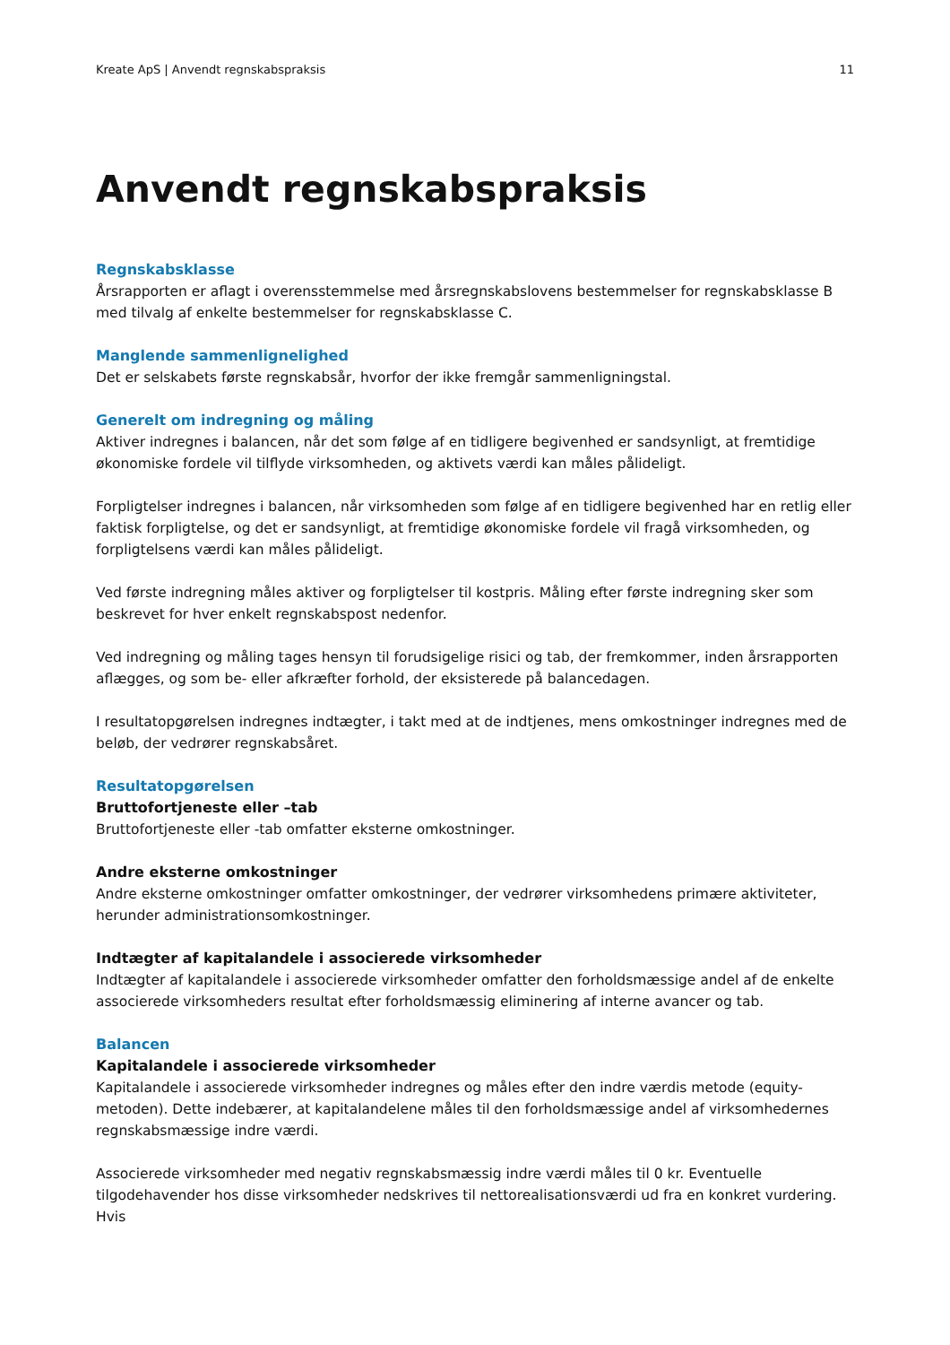Kreate ApS | Anvendt regnskabspraksis 11
Anvendt regnskabspraksis
Regnskabsklasse
Årsrapporten er aflagt i overensstemmelse med årsregnskabslovens bestemmelser for regnskabsklasse B med tilvalg af enkelte bestemmelser for regnskabsklasse C.
Manglende sammenlignelighed
Det er selskabets første regnskabsår, hvorfor der ikke fremgår sammenligningstal.
Generelt om indregning og måling
Aktiver indregnes i balancen, når det som følge af en tidligere begivenhed er sandsynligt, at fremtidige økonomiske fordele vil tilflyde virksomheden, og aktivets værdi kan måles pålideligt.
Forpligtelser indregnes i balancen, når virksomheden som følge af en tidligere begivenhed har en retlig eller faktisk forpligtelse, og det er sandsynligt, at fremtidige økonomiske fordele vil fragå virksomheden, og forpligtelsens værdi kan måles pålideligt.
Ved første indregning måles aktiver og forpligtelser til kostpris. Måling efter første indregning sker som beskrevet for hver enkelt regnskabspost nedenfor.
Ved indregning og måling tages hensyn til forudsigelige risici og tab, der fremkommer, inden årsrapporten aflægges, og som be- eller afkræfter forhold, der eksisterede på balancedagen.
I resultatopgørelsen indregnes indtægter, i takt med at de indtjenes, mens omkostninger indregnes med de beløb, der vedrører regnskabsåret.
Resultatopgørelsen
Bruttofortjeneste eller –tab
Bruttofortjeneste eller -tab omfatter eksterne omkostninger.
Andre eksterne omkostninger
Andre eksterne omkostninger omfatter omkostninger, der vedrører virksomhedens primære aktiviteter, herunder administrationsomkostninger.
Indtægter af kapitalandele i associerede virksomheder
Indtægter af kapitalandele i associerede virksomheder omfatter den forholdsmæssige andel af de enkelte associerede virksomheders resultat efter forholdsmæssig eliminering af interne avancer og tab.
Balancen
Kapitalandele i associerede virksomheder
Kapitalandele i associerede virksomheder indregnes og måles efter den indre værdis metode (equity-metoden). Dette indebærer, at kapitalandelene måles til den forholdsmæssige andel af virksomhedernes regnskabsmæssige indre værdi.
Associerede virksomheder med negativ regnskabsmæssig indre værdi måles til 0 kr. Eventuelle tilgodehavender hos disse virksomheder nedskrives til nettorealisationsværdi ud fra en konkret vurdering. Hvis